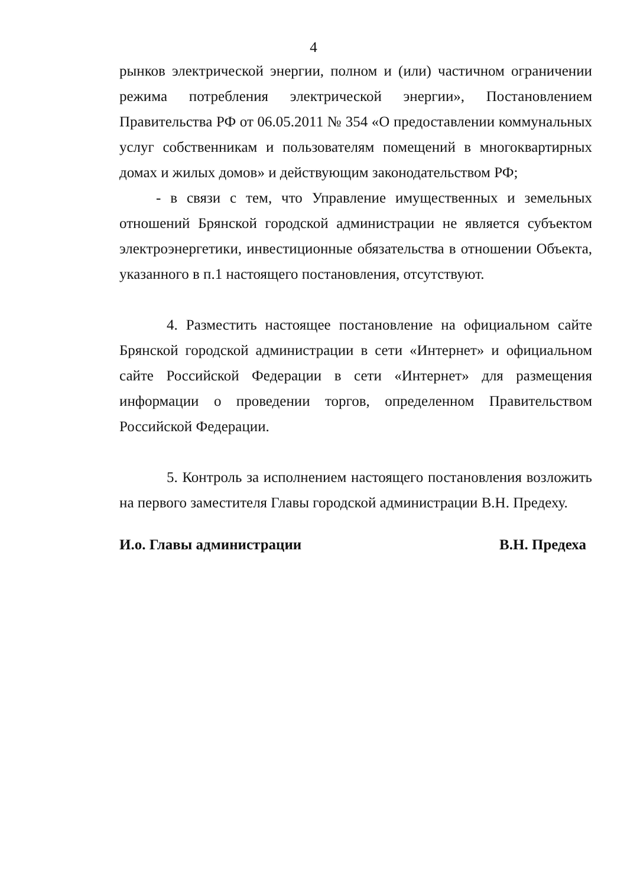4
рынков электрической энергии, полном и (или) частичном ограничении режима потребления электрической энергии», Постановлением Правительства РФ от 06.05.2011 № 354 «О предоставлении коммунальных услуг собственникам и пользователям помещений в многоквартирных домах и жилых домов» и действующим законодательством РФ;
- в связи с тем, что Управление имущественных и земельных отношений Брянской городской администрации не является субъектом электроэнергетики, инвестиционные обязательства в отношении Объекта, указанного в п.1 настоящего постановления, отсутствуют.
4. Разместить настоящее постановление на официальном сайте Брянской городской администрации в сети «Интернет» и официальном сайте Российской Федерации в сети «Интернет» для размещения информации о проведении торгов, определенном Правительством Российской Федерации.
5. Контроль за исполнением настоящего постановления возложить на первого заместителя Главы городской администрации В.Н. Предеху.
И.о. Главы администрации В.Н. Предеха